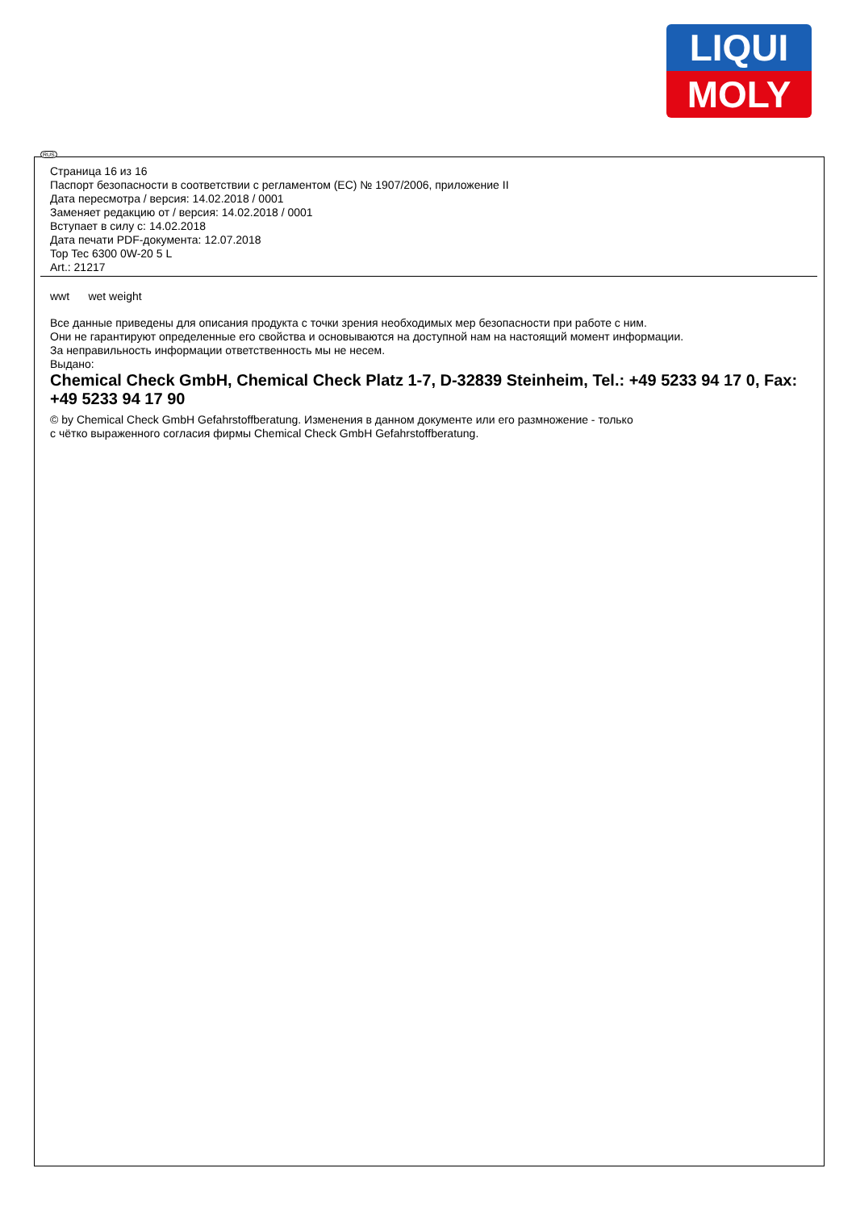LIQUI
MOLY
RUS
Страница 16 из 16
Паспорт безопасности в соответствии с регламентом (ЕС) № 1907/2006, приложение II
Дата пересмотра / версия: 14.02.2018 / 0001
Заменяет редакцию от / версия: 14.02.2018 / 0001
Вступает в силу с: 14.02.2018
Дата печати PDF-документа: 12.07.2018
Top Tec 6300 0W-20 5 L
Art.: 21217
wwt wet weight
Все данные приведены для описания продукта с точки зрения необходимых мер безопасности при работе с ним.
Они не гарантируют определенные его свойства и основываются на доступной нам на настоящий момент информации.
За неправильность информации ответственность мы не несем.
Выдано:
Chemical Check GmbH, Chemical Check Platz 1-7, D-32839 Steinheim, Tel.: +49 5233 94 17 0, Fax: +49 5233 94 17 90
© by Chemical Check GmbH Gefahrstoffberatung. Изменения в данном документе или его размножение - только
с чётко выраженного согласия фирмы Chemical Check GmbH Gefahrstoffberatung.